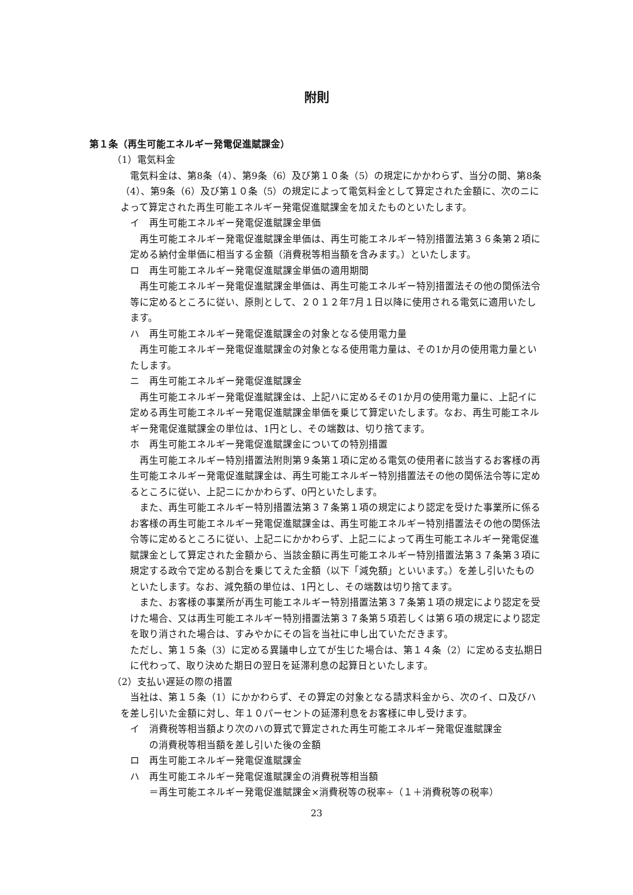附則
第１条（再生可能エネルギー発電促進賦課金）
（1）電気料金
電気料金は、第8条（4）、第9条（6）及び第１０条（5）の規定にかかわらず、当分の間、第8条（4）、第9条（6）及び第１０条（5）の規定によって電気料金として算定された金額に、次のニによって算定された再生可能エネルギー発電促進賦課金を加えたものといたします。
イ　再生可能エネルギー発電促進賦課金単価
再生可能エネルギー発電促進賦課金単価は、再生可能エネルギー特別措置法第３６条第２項に定める納付金単価に相当する金額（消費税等相当額を含みます。）といたします。
ロ　再生可能エネルギー発電促進賦課金単価の適用期間
再生可能エネルギー発電促進賦課金単価は、再生可能エネルギー特別措置法その他の関係法令等に定めるところに従い、原則として、２０１２年7月１日以降に使用される電気に適用いたします。
ハ　再生可能エネルギー発電促進賦課金の対象となる使用電力量
再生可能エネルギー発電促進賦課金の対象となる使用電力量は、その1か月の使用電力量といたします。
ニ　再生可能エネルギー発電促進賦課金
再生可能エネルギー発電促進賦課金は、上記ハに定めるその1か月の使用電力量に、上記イに定める再生可能エネルギー発電促進賦課金単価を乗じて算定いたします。なお、再生可能エネルギー発電促進賦課金の単位は、1円とし、その端数は、切り捨てます。
ホ　再生可能エネルギー発電促進賦課金についての特別措置
再生可能エネルギー特別措置法附則第９条第１項に定める電気の使用者に該当するお客様の再生可能エネルギー発電促進賦課金は、再生可能エネルギー特別措置法その他の関係法令等に定めるところに従い、上記ニにかかわらず、0円といたします。
また、再生可能エネルギー特別措置法第３７条第１項の規定により認定を受けた事業所に係るお客様の再生可能エネルギー発電促進賦課金は、再生可能エネルギー特別措置法その他の関係法令等に定めるところに従い、上記ニにかかわらず、上記ニによって再生可能エネルギー発電促進賦課金として算定された金額から、当該金額に再生可能エネルギー特別措置法第３７条第３項に規定する政令で定める割合を乗じてえた金額（以下「減免額」といいます。）を差し引いたものといたします。なお、減免額の単位は、1円とし、その端数は切り捨てます。
また、お客様の事業所が再生可能エネルギー特別措置法第３７条第１項の規定により認定を受けた場合、又は再生可能エネルギー特別措置法第３７条第５項若しくは第６項の規定により認定を取り消された場合は、すみやかにその旨を当社に申し出ていただきます。
ただし、第１５条（3）に定める異議申し立てが生じた場合は、第１４条（2）に定める支払期日に代わって、取り決めた期日の翌日を延滞利息の起算日といたします。
（2）支払い遅延の際の措置
当社は、第１５条（1）にかかわらず、その算定の対象となる請求料金から、次のイ、ロ及びハを差し引いた金額に対し、年１０パーセントの延滞利息をお客様に申し受けます。
イ　消費税等相当額より次のハの算式で算定された再生可能エネルギー発電促進賦課金
の消費税等相当額を差し引いた後の金額
ロ　再生可能エネルギー発電促進賦課金
ハ　再生可能エネルギー発電促進賦課金の消費税等相当額
＝再生可能エネルギー発電促進賦課金×消費税等の税率÷（１＋消費税等の税率）
23